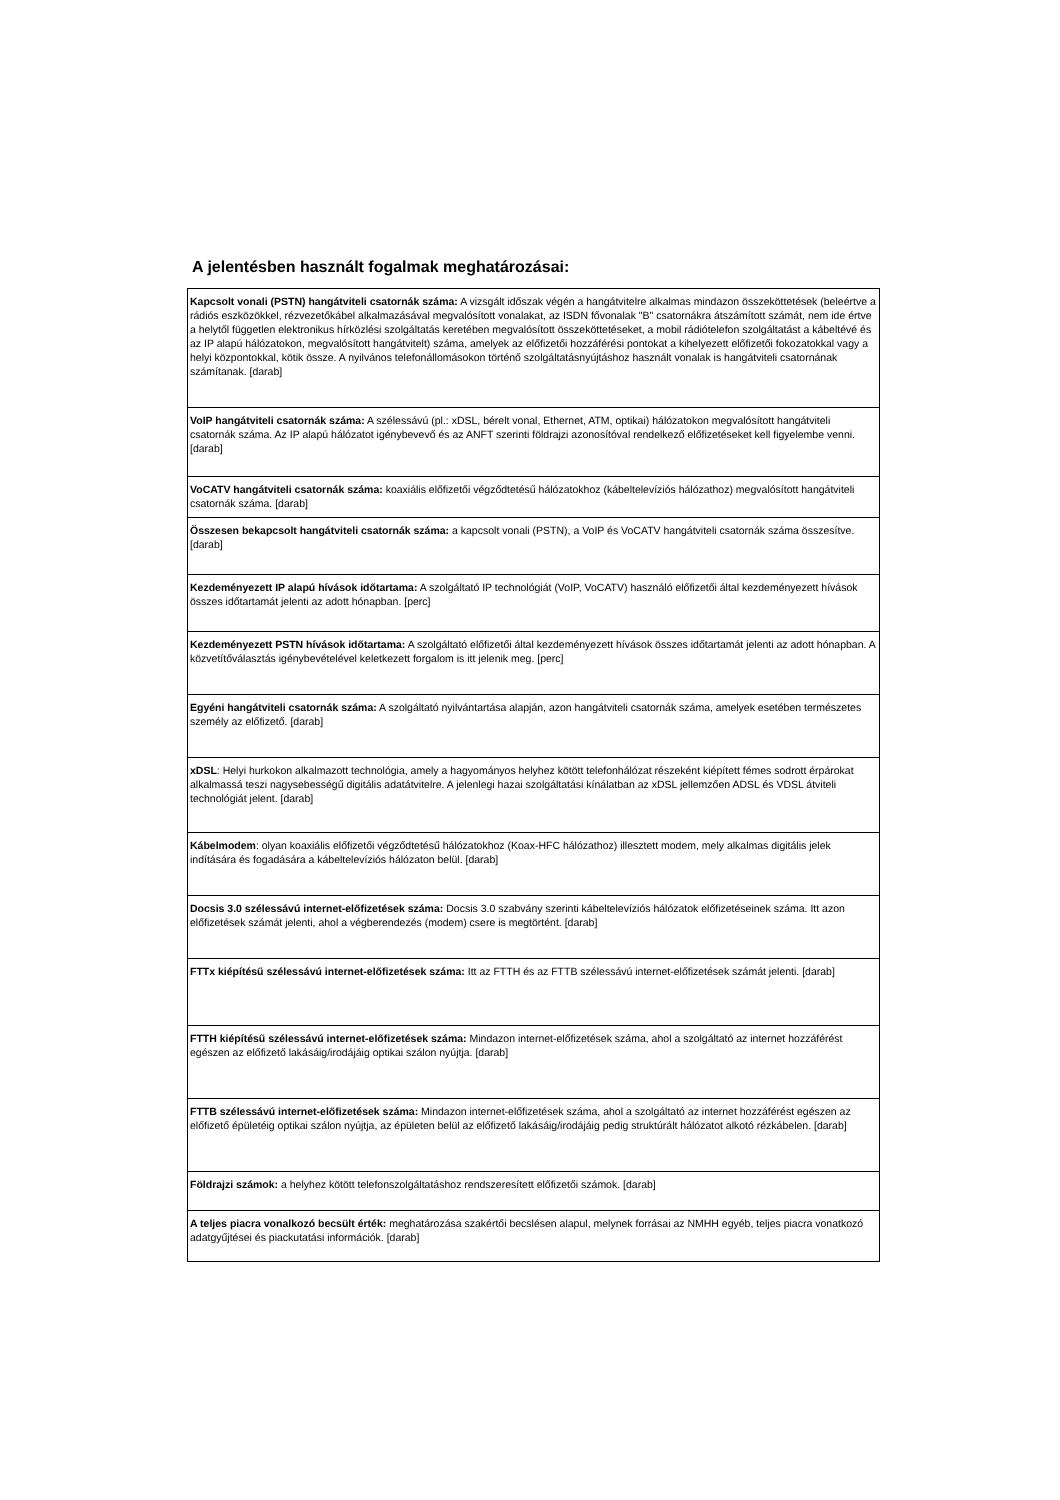A jelentésben használt fogalmak meghatározásai:
| Kapcsolt vonali (PSTN) hangátviteli csatornák száma: A vizsgált időszak végén a hangátvitelre alkalmas mindazon összeköttetések (beleértve a rádiós eszközökkel, rézvezetőkábel alkalmazásával megvalósított vonalakat, az ISDN fővonalak "B" csatornákra átszámított számát, nem ide értve a helytől független elektronikus hírközlési szolgáltatás keretében megvalósított összeköttetéseket, a mobil rádiótelefon szolgáltatást a kábeltévé és az IP alapú hálózatokon, megvalósított hangátvitelt) száma, amelyek az előfizetői hozzáférési pontokat a kihelyezett előfizetői fokozatokkal vagy a helyi központokkal, kötik össze. A nyilvános telefonállomásokon történő szolgáltatásnyújtáshoz használt vonalak is hangátviteli csatornának számítanak. [darab] |
| VoIP hangátviteli csatornák száma: A szélessávú (pl.: xDSL, bérelt vonal, Ethernet, ATM, optikai) hálózatokon megvalósított hangátviteli csatornák száma. Az IP alapú hálózatot igénybevevő és az ANFT szerinti földrajzi azonosítóval rendelkező előfizetéseket kell figyelembe venni. [darab] |
| VoCATV hangátviteli csatornák száma: koaxiális előfizetői végződtetésű hálózatokhoz (kábeltelevíziós hálózathoz) megvalósított hangátviteli csatornák száma. [darab] |
| Összesen bekapcsolt hangátviteli csatornák száma: a kapcsolt vonali (PSTN), a VoIP és VoCATV hangátviteli csatornák száma összesítve. [darab] |
| Kezdeményezett IP alapú hívások időtartama: A szolgáltató IP technológiát (VoIP, VoCATV) használó előfizetői által kezdeményezett hívások összes időtartamát jelenti az adott hónapban. [perc] |
| Kezdeményezett PSTN hívások időtartama: A szolgáltató előfizetői által kezdeményezett hívások összes időtartamát jelenti az adott hónapban. A közvetítőválasztás igénybevételével keletkezett forgalom is itt jelenik meg. [perc] |
| Egyéni hangátviteli csatornák száma: A szolgáltató nyilvántartása alapján, azon hangátviteli csatornák száma, amelyek esetében természetes személy az előfizető. [darab] |
| xDSL : Helyi hurkokon alkalmazott technológia, amely a hagyományos helyhez kötött telefonhálózat részeként kiépített fémes sodrott érpárokat alkalmassá teszi nagysebességű digitális adatátvitelre. A jelenlegi hazai szolgáltatási kínálatban az xDSL jellemzően ADSL és VDSL átviteli technológiát jelent. [darab] |
| Kábelmodem : olyan koaxiális előfizetői végződtetésű hálózatokhoz (Koax-HFC hálózathoz) illesztett modem, mely alkalmas digitális jelek indítására és fogadására a kábeltelevíziós hálózaton belül. [darab] |
| Docsis 3.0 szélessávú internet-előfizetések száma: Docsis 3.0 szabvány szerinti kábeltelevíziós hálózatok előfizetéseinek száma. Itt azon előfizetések számát jelenti, ahol a végberendezés (modem) csere is megtörtént. [darab] |
| FTTx kiépítésű szélessávú internet-előfizetések száma: Itt az FTTH és az FTTB szélessávú internet-előfizetések számát jelenti. [darab] |
| FTTH kiépítésű szélessávú internet-előfizetések száma: Mindazon internet-előfizetések száma, ahol a szolgáltató az internet hozzáférést egészen az előfizető lakásáig/irodájáig optikai szálon nyújtja. [darab] |
| FTTB szélessávú internet-előfizetések száma: Mindazon internet-előfizetések száma, ahol a szolgáltató az internet hozzáférést egészen az előfizető épületéig optikai szálon nyújtja, az épületen belül az előfizető lakásáig/irodájáig pedig struktúrált hálózatot alkotó rézkábelen. [darab] |
| Földrajzi számok: a helyhez kötött telefonszolgáltatáshoz rendszeresített előfizetői számok. [darab] |
| A teljes piacra vonalkozó becsült érték: meghatározása szakértői becslésen alapul, melynek forrásai az NMHH egyéb, teljes piacra vonatkozó adatgyűjtései és piackutatási információk. [darab] |